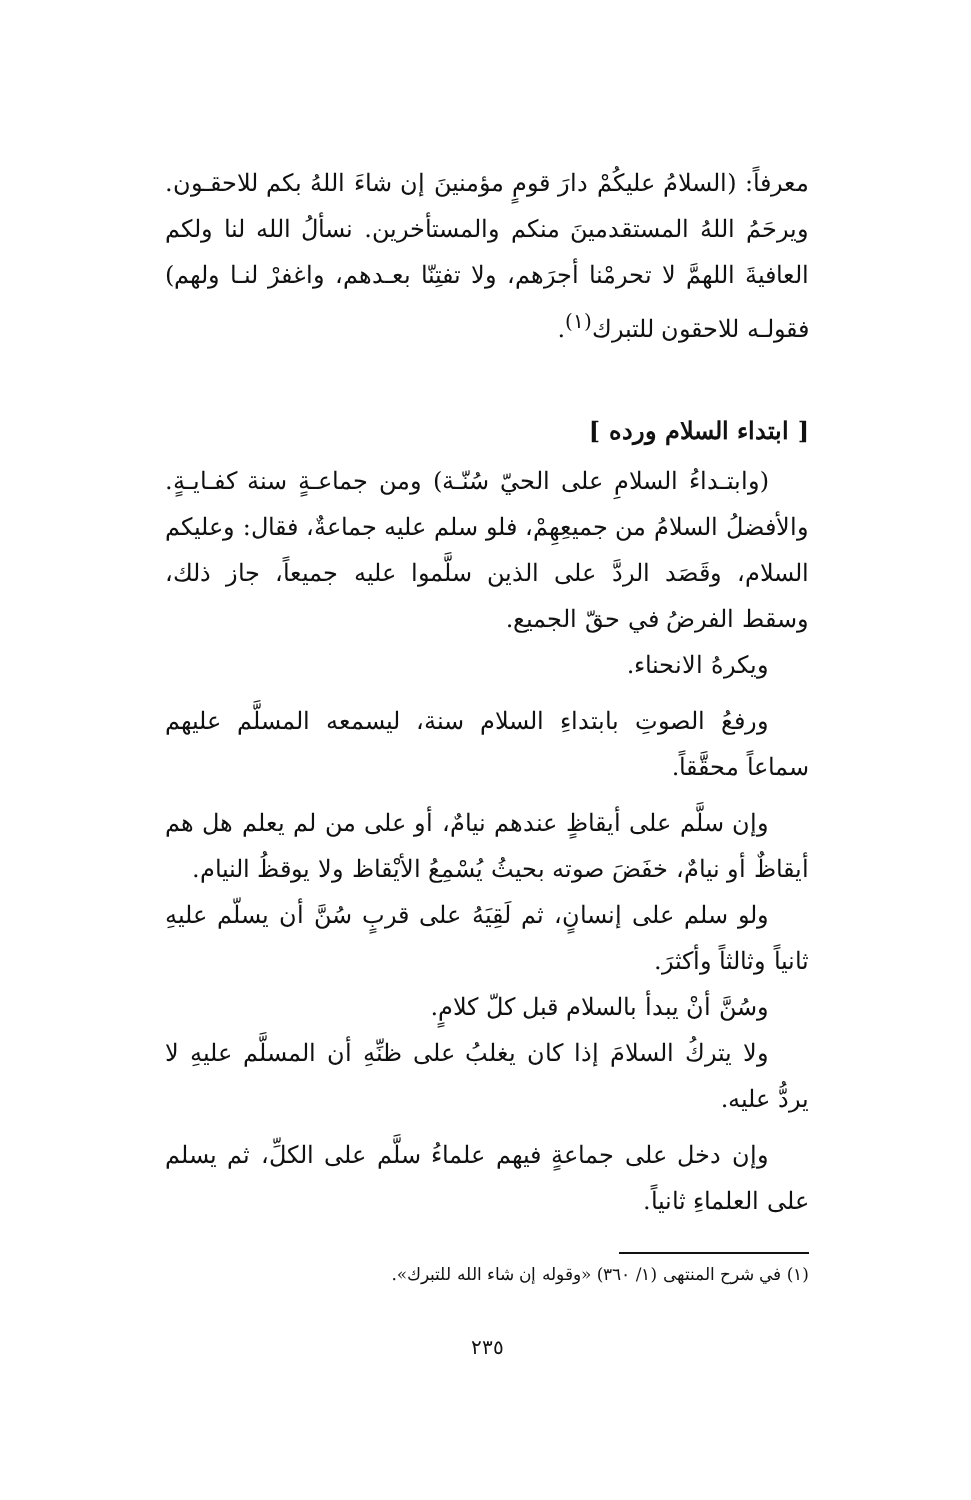معرفاً: (السلامُ عليكُمْ دارَ قومٍ مؤمنينَ إن شاءَ اللهُ بكم للاحقـون. ويرحَمُ اللهُ المستقدمينَ منكم والمستأخرين. نسألُ الله لنا ولكم العافيةَ اللهمَّ لا تحرمْنا أجرَهم، ولا تفتِنّا بعـدهم، واغفرْ لنـا ولهم) فقولـه للاحقون للتبرك<sup>(١)</sup>.
[ ابتداء السلام ورده ]
(وابتـداءُ السلامِ على الحيّ سُنّـة) ومن جماعـةٍ سنة كفـايـةٍ. والأفضلُ السلامُ من جميعِهِمْ، فلو سلم عليه جماعةٌ، فقال: وعليكم السلام، وقَصَد الردَّ على الذين سلَّموا عليه جميعاً، جاز ذلك، وسقط الفرضُ في حقّ الجميع.
ويكرهُ الانحناء.
ورفعُ الصوتِ بابتداءِ السلام سنة، ليسمعه المسلَّم عليهم سماعاً محقَّقاً.
وإن سلَّم على أيقاظٍ عندهم نيامٌ، أو على من لم يعلم هل هم أيقاظٌ أو نيامٌ، خفَضَ صوته بحيثُ يُسْمِعُ الأيْقاظ ولا يوقظُ النيام.
ولو سلم على إنسانٍ، ثم لَقِيَهُ على قربٍ سُنَّ أن يسلّم عليهِ ثانياً وثالثاً وأكثرَ.
وسُنَّ أنْ يبدأ بالسلام قبل كلّ كلامٍ.
ولا يتركُ السلامَ إذا كان يغلبُ على ظنِّهِ أن المسلَّم عليهِ لا يردُّ عليه.
وإن دخل على جماعةٍ فيهم علماءُ سلَّم على الكلِّ، ثم يسلم على العلماءِ ثانياً.
(١) في شرح المنتهى (١/ ٣٦٠) «وقوله إن شاء الله للتبرك».
٢٣٥